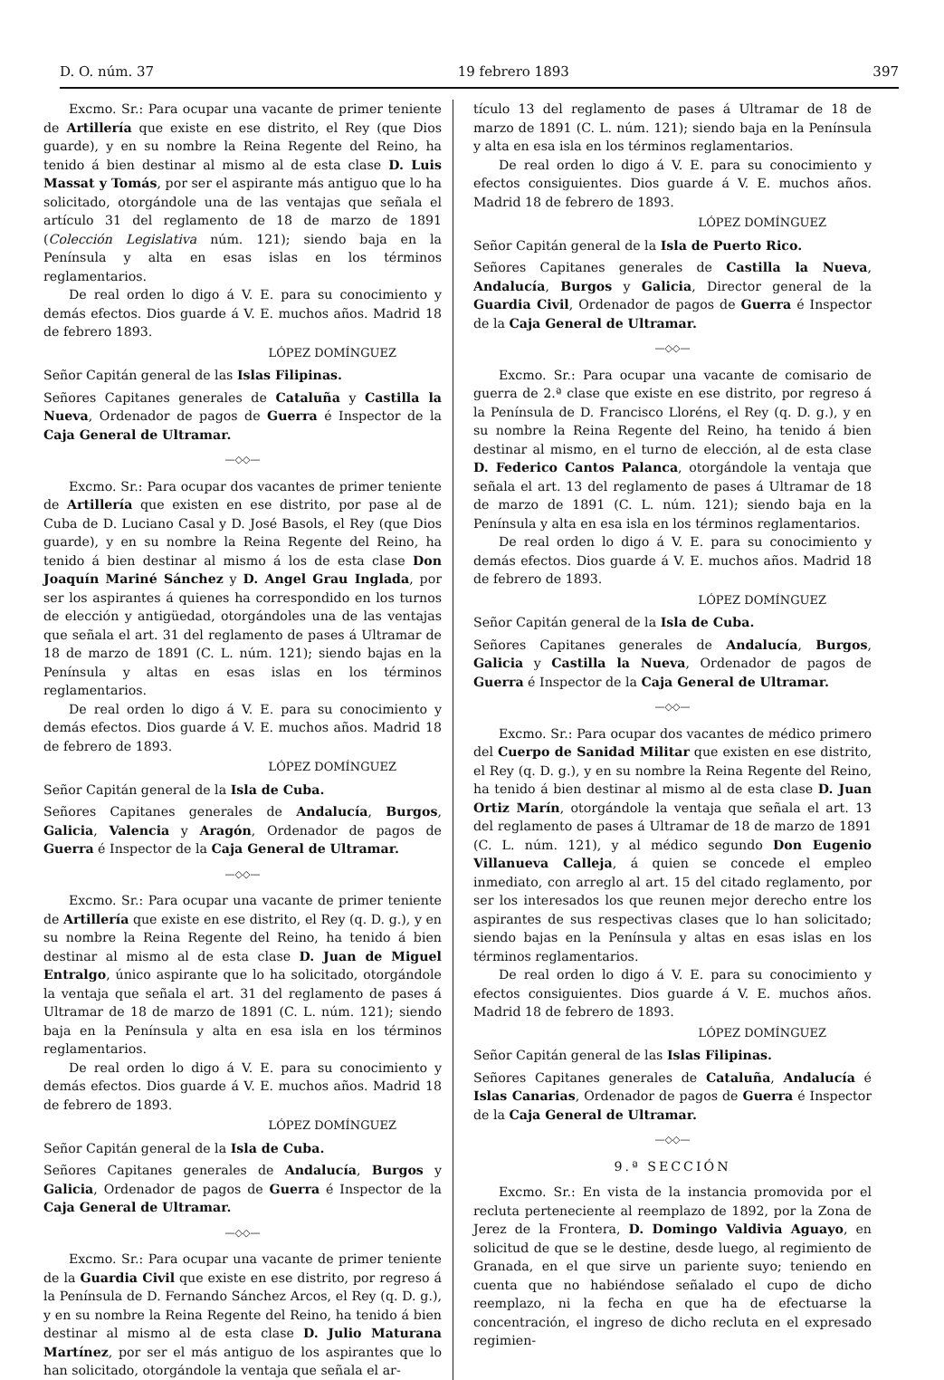D. O. núm. 37 19 febrero 1893 397
Excmo. Sr.: Para ocupar una vacante de primer teniente de Artillería que existe en ese distrito, el Rey (que Dios guarde), y en su nombre la Reina Regente del Reino, ha tenido á bien destinar al mismo al de esta clase D. Luis Massat y Tomás, por ser el aspirante más antiguo que lo ha solicitado, otorgándole una de las ventajas que señala el artículo 31 del reglamento de 18 de marzo de 1891 (Colección Legislativa núm. 121); siendo baja en la Península y alta en esas islas en los términos reglamentarios.
De real orden lo digo á V. E. para su conocimiento y demás efectos. Dios guarde á V. E. muchos años. Madrid 18 de febrero 1893.
LÓPEZ DOMÍNGUEZ
Señor Capitán general de las Islas Filipinas.
Señores Capitanes generales de Cataluña y Castilla la Nueva, Ordenador de pagos de Guerra é Inspector de la Caja General de Ultramar.
—◇◇—
Excmo. Sr.: Para ocupar dos vacantes de primer teniente de Artillería que existen en ese distrito, por pase al de Cuba de D. Luciano Casal y D. José Basols, el Rey (que Dios guarde), y en su nombre la Reina Regente del Reino, ha tenido á bien destinar al mismo á los de esta clase Don Joaquín Mariné Sánchez y D. Angel Grau Inglada, por ser los aspirantes á quienes ha correspondido en los turnos de elección y antigüedad, otorgándoles una de las ventajas que señala el art. 31 del reglamento de pases á Ultramar de 18 de marzo de 1891 (C. L. núm. 121); siendo bajas en la Península y altas en esas islas en los términos reglamentarios.
De real orden lo digo á V. E. para su conocimiento y demás efectos. Dios guarde á V. E. muchos años. Madrid 18 de febrero de 1893.
LÓPEZ DOMÍNGUEZ
Señor Capitán general de la Isla de Cuba.
Señores Capitanes generales de Andalucía, Burgos, Galicia, Valencia y Aragón, Ordenador de pagos de Guerra é Inspector de la Caja General de Ultramar.
—◇◇—
Excmo. Sr.: Para ocupar una vacante de primer teniente de Artillería que existe en ese distrito, el Rey (q. D. g.), y en su nombre la Reina Regente del Reino, ha tenido á bien destinar al mismo al de esta clase D. Juan de Miguel Entralgo, único aspirante que lo ha solicitado, otorgándole la ventaja que señala el art. 31 del reglamento de pases á Ultramar de 18 de marzo de 1891 (C. L. núm. 121); siendo baja en la Península y alta en esa isla en los términos reglamentarios.
De real orden lo digo á V. E. para su conocimiento y demás efectos. Dios guarde á V. E. muchos años. Madrid 18 de febrero de 1893.
LÓPEZ DOMÍNGUEZ
Señor Capitán general de la Isla de Cuba.
Señores Capitanes generales de Andalucía, Burgos y Galicia, Ordenador de pagos de Guerra é Inspector de la Caja General de Ultramar.
—◇◇—
Excmo. Sr.: Para ocupar una vacante de primer teniente de la Guardia Civil que existe en ese distrito, por regreso á la Península de D. Fernando Sánchez Arcos, el Rey (q. D. g.), y en su nombre la Reina Regente del Reino, ha tenido á bien destinar al mismo al de esta clase D. Julio Maturana Martínez, por ser el más antiguo de los aspirantes que lo han solicitado, otorgándole la ventaja que señala el ar-
tículo 13 del reglamento de pases á Ultramar de 18 de marzo de 1891 (C. L. núm. 121); siendo baja en la Península y alta en esa isla en los términos reglamentarios.
De real orden lo digo á V. E. para su conocimiento y efectos consiguientes. Dios guarde á V. E. muchos años. Madrid 18 de febrero de 1893.
LÓPEZ DOMÍNGUEZ
Señor Capitán general de la Isla de Puerto Rico.
Señores Capitanes generales de Castilla la Nueva, Andalucía, Burgos y Galicia, Director general de la Guardia Civil, Ordenador de pagos de Guerra é Inspector de la Caja General de Ultramar.
—◇◇—
Excmo. Sr.: Para ocupar una vacante de comisario de guerra de 2.ª clase que existe en ese distrito, por regreso á la Península de D. Francisco Lloréns, el Rey (q. D. g.), y en su nombre la Reina Regente del Reino, ha tenido á bien destinar al mismo, en el turno de elección, al de esta clase D. Federico Cantos Palanca, otorgándole la ventaja que señala el art. 13 del reglamento de pases á Ultramar de 18 de marzo de 1891 (C. L. núm. 121); siendo baja en la Península y alta en esa isla en los términos reglamentarios.
De real orden lo digo á V. E. para su conocimiento y demás efectos. Dios guarde á V. E. muchos años. Madrid 18 de febrero de 1893.
LÓPEZ DOMÍNGUEZ
Señor Capitán general de la Isla de Cuba.
Señores Capitanes generales de Andalucía, Burgos, Galicia y Castilla la Nueva, Ordenador de pagos de Guerra é Inspector de la Caja General de Ultramar.
—◇◇—
Excmo. Sr.: Para ocupar dos vacantes de médico primero del Cuerpo de Sanidad Militar que existen en ese distrito, el Rey (q. D. g.), y en su nombre la Reina Regente del Reino, ha tenido á bien destinar al mismo al de esta clase D. Juan Ortiz Marín, otorgándole la ventaja que señala el art. 13 del reglamento de pases á Ultramar de 18 de marzo de 1891 (C. L. núm. 121), y al médico segundo Don Eugenio Villanueva Calleja, á quien se concede el empleo inmediato, con arreglo al art. 15 del citado reglamento, por ser los interesados los que reunen mejor derecho entre los aspirantes de sus respectivas clases que lo han solicitado; siendo bajas en la Península y altas en esas islas en los términos reglamentarios.
De real orden lo digo á V. E. para su conocimiento y efectos consiguientes. Dios guarde á V. E. muchos años. Madrid 18 de febrero de 1893.
LÓPEZ DOMÍNGUEZ
Señor Capitán general de las Islas Filipinas.
Señores Capitanes generales de Cataluña, Andalucía é Islas Canarias, Ordenador de pagos de Guerra é Inspector de la Caja General de Ultramar.
—◇◇—
9.ª SECCIÓN
Excmo. Sr.: En vista de la instancia promovida por el recluta perteneciente al reemplazo de 1892, por la Zona de Jerez de la Frontera, D. Domingo Valdivia Aguayo, en solicitud de que se le destine, desde luego, al regimiento de Granada, en el que sirve un pariente suyo; teniendo en cuenta que no habiéndose señalado el cupo de dicho reemplazo, ni la fecha en que ha de efectuarse la concentración, el ingreso de dicho recluta en el expresado regimien-